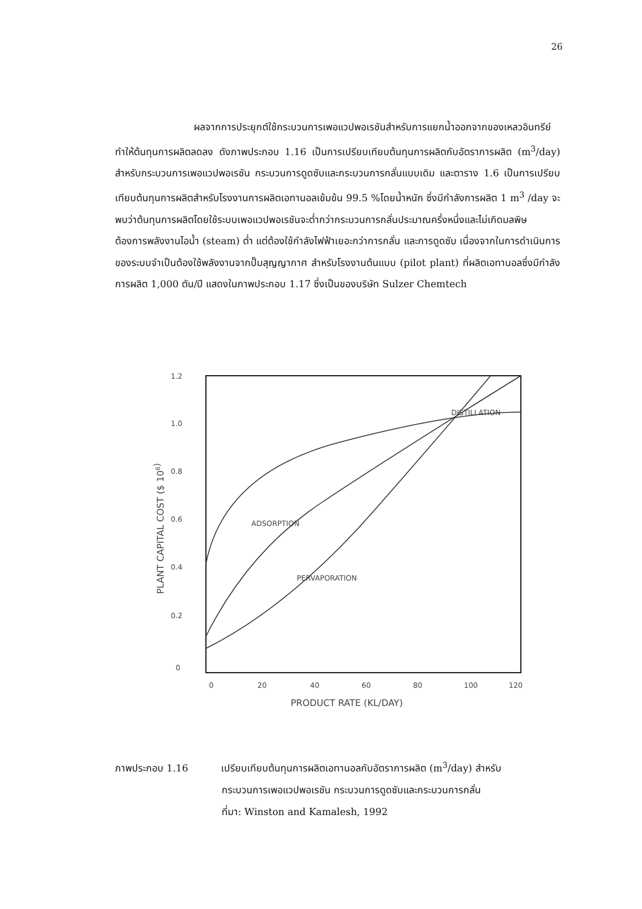26
ผลจากการประยุกต์ใช้กระบวนการเพอแวปพอเรชันสำหรับการแยกน้ำออกจากของเหลวอินทรีย์ทำให้ต้นทุนการผลิตลดลง ดังภาพประกอบ 1.16 เป็นการเปรียบเทียบต้นทุนการผลิตกับอัตราการผลิต (m<sup>3</sup>/day) สำหรับกระบวนการเพอแวปพอเรชัน กระบวนการดูดซับและกระบวนการกลั่นแบบเดิม และตาราง 1.6 เป็นการเปรียบเทียบต้นทุนการผลิตสำหรับโรงงานการผลิตเอทานอลเข้มข้น 99.5 %โดยน้ำหนัก ซึ่งมีกำลังการผลิต 1 m<sup>3</sup> /day จะพบว่าต้นทุนการผลิตโดยใช้ระบบเพอแวปพอเรชันจะต่ำกว่ากระบวนการกลั่นประมาณครึ่งหนึ่งและไม่เกิดมลพิษ ต้องการพลังงานไอน้ำ (steam) ต่ำ แต่ต้องใช้กำลังไฟฟ้าเยอะกว่าการกลั่น และการดูดซับ เนื่องจากในการดำเนินการของระบบจำเป็นต้องใช้พลังงานจากปั๊มสุญญากาศ สำหรับโรงงานต้นแบบ (pilot plant) ที่ผลิตเอทานอลซึ่งมีกำลังการผลิต 1,000 ตัน/ปี แสดงในภาพประกอบ 1.17 ซึ่งเป็นของบริษัท Sulzer Chemtech
1.2
1.0
0.8
0.6
0.4
0.2
0
0
20
40
60
80
100
120
PRODUCT RATE (KL/DAY)
PLANT CAPITAL COST ($ 106)
DISTILLATION
ADSORPTION
PERVAPORATION
ภาพประกอบ 1.16 เปรียบเทียบต้นทุนการผลิตเอทานอลกับอัตราการผลิต (m<sup>3</sup>/day) สำหรับ
กระบวนการเพอแวปพอเรชัน กระบวนการดูดซับและกระบวนการกลั่น
ที่มา: Winston and Kamalesh, 1992